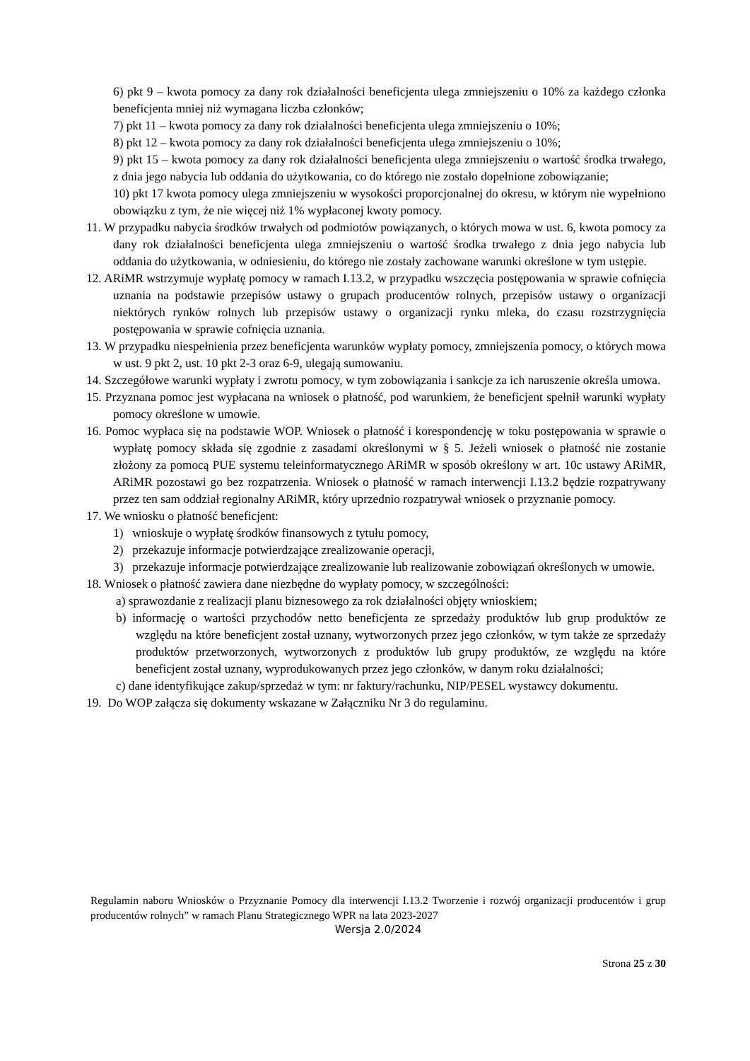6) pkt 9 – kwota pomocy za dany rok działalności beneficjenta ulega zmniejszeniu o 10% za każdego członka beneficjenta mniej niż wymagana liczba członków;
7) pkt 11 – kwota pomocy za dany rok działalności beneficjenta ulega zmniejszeniu o 10%;
8) pkt 12 – kwota pomocy za dany rok działalności beneficjenta ulega zmniejszeniu o 10%;
9) pkt 15 – kwota pomocy za dany rok działalności beneficjenta ulega zmniejszeniu o wartość środka trwałego, z dnia jego nabycia lub oddania do użytkowania, co do którego nie zostało dopełnione zobowiązanie;
10) pkt 17 kwota pomocy ulega zmniejszeniu w wysokości proporcjonalnej do okresu, w którym nie wypełniono obowiązku z tym, że nie więcej niż 1% wypłaconej kwoty pomocy.
11. W przypadku nabycia środków trwałych od podmiotów powiązanych, o których mowa w ust. 6, kwota pomocy za dany rok działalności beneficjenta ulega zmniejszeniu o wartość środka trwałego z dnia jego nabycia lub oddania do użytkowania, w odniesieniu, do którego nie zostały zachowane warunki określone w tym ustępie.
12. ARiMR wstrzymuje wypłatę pomocy w ramach I.13.2, w przypadku wszczęcia postępowania w sprawie cofnięcia uznania na podstawie przepisów ustawy o grupach producentów rolnych, przepisów ustawy o organizacji niektórych rynków rolnych lub przepisów ustawy o organizacji rynku mleka, do czasu rozstrzygnięcia postępowania w sprawie cofnięcia uznania.
13. W przypadku niespełnienia przez beneficjenta warunków wypłaty pomocy, zmniejszenia pomocy, o których mowa w ust. 9 pkt 2, ust. 10 pkt 2-3 oraz 6-9, ulegają sumowaniu.
14. Szczegółowe warunki wypłaty i zwrotu pomocy, w tym zobowiązania i sankcje za ich naruszenie określa umowa.
15. Przyznana pomoc jest wypłacana na wniosek o płatność, pod warunkiem, że beneficjent spełnił warunki wypłaty pomocy określone w umowie.
16. Pomoc wypłaca się na podstawie WOP. Wniosek o płatność i korespondencję w toku postępowania w sprawie o wypłatę pomocy składa się zgodnie z zasadami określonymi w § 5. Jeżeli wniosek o płatność nie zostanie złożony za pomocą PUE systemu teleinformatycznego ARiMR w sposób określony w art. 10c ustawy ARiMR, ARiMR pozostawi go bez rozpatrzenia. Wniosek o płatność w ramach interwencji I.13.2 będzie rozpatrywany przez ten sam oddział regionalny ARiMR, który uprzednio rozpatrywał wniosek o przyznanie pomocy.
17. We wniosku o płatność beneficjent:
1) wnioskuje o wypłatę środków finansowych z tytułu pomocy,
2) przekazuje informacje potwierdzające zrealizowanie operacji,
3) przekazuje informacje potwierdzające zrealizowanie lub realizowanie zobowiązań określonych w umowie.
18. Wniosek o płatność zawiera dane niezbędne do wypłaty pomocy, w szczególności:
a) sprawozdanie z realizacji planu biznesowego za rok działalności objęty wnioskiem;
b) informację o wartości przychodów netto beneficjenta ze sprzedaży produktów lub grup produktów ze względu na które beneficjent został uznany, wytworzonych przez jego członków, w tym także ze sprzedaży produktów przetworzonych, wytworzonych z produktów lub grupy produktów, ze względu na które beneficjent został uznany, wyprodukowanych przez jego członków, w danym roku działalności;
c) dane identyfikujące zakup/sprzedaż w tym: nr faktury/rachunku, NIP/PESEL wystawcy dokumentu.
19. Do WOP załącza się dokumenty wskazane w Załączniku Nr 3 do regulaminu.
Regulamin naboru Wniosków o Przyznanie Pomocy dla interwencji I.13.2 Tworzenie i rozwój organizacji producentów i grup producentów rolnych” w ramach Planu Strategicznego WPR na lata 2023-2027
Wersja 2.0/2024
Strona 25 z 30